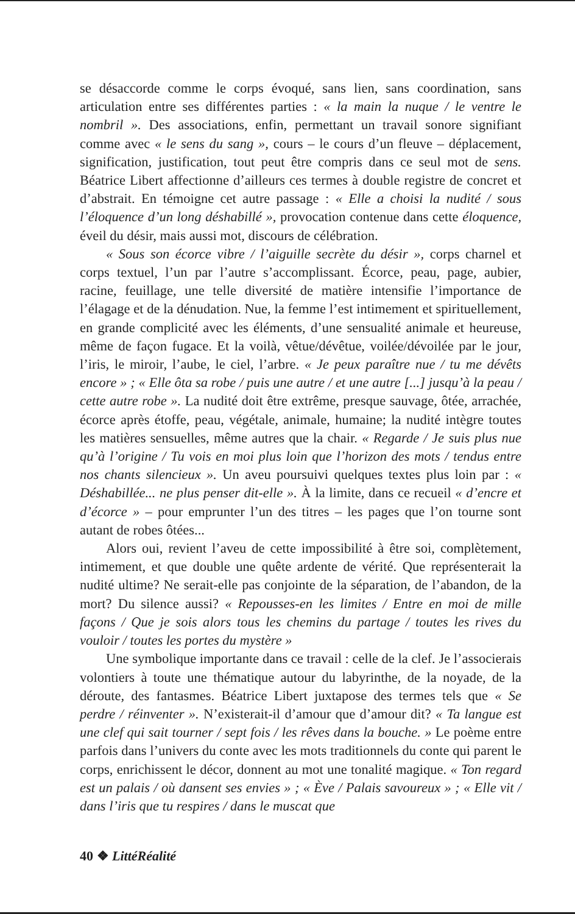se désaccorde comme le corps évoqué, sans lien, sans coordination, sans articulation entre ses différentes parties : « la main la nuque / le ventre le nombril ». Des associations, enfin, permettant un travail sonore signifiant comme avec « le sens du sang », cours – le cours d’un fleuve – déplacement, signification, justification, tout peut être compris dans ce seul mot de sens. Béatrice Libert affectionne d’ailleurs ces termes à double registre de concret et d’abstrait. En témoigne cet autre passage : « Elle a choisi la nudité / sous l’éloquence d’un long déshabillé », provocation contenue dans cette éloquence, éveil du désir, mais aussi mot, discours de célébration.
« Sous son écorce vibre / l’aiguille secrète du désir », corps charnel et corps textuel, l’un par l’autre s’accomplissant. Écorce, peau, page, aubier, racine, feuillage, une telle diversité de matière intensifie l’importance de l’élagage et de la dénudation. Nue, la femme l’est intimement et spirituellement, en grande complicité avec les éléments, d’une sensualité animale et heureuse, même de façon fugace. Et la voilà, vêtue/dévêtue, voilée/dévoilée par le jour, l’iris, le miroir, l’aube, le ciel, l’arbre. « Je peux paraître nue / tu me dévêts encore » ; « Elle ôta sa robe / puis une autre / et une autre [...] jusqu’à la peau / cette autre robe ». La nudité doit être extrême, presque sauvage, ôtée, arrachée, écorce après étoffe, peau, végétale, animale, humaine; la nudité intègre toutes les matières sensuelles, même autres que la chair. « Regarde / Je suis plus nue qu’à l’origine / Tu vois en moi plus loin que l’horizon des mots / tendus entre nos chants silencieux ». Un aveu poursuivi quelques textes plus loin par : « Déshabillée... ne plus penser dit-elle ». À la limite, dans ce recueil « d’encre et d’écorce » – pour emprunter l’un des titres – les pages que l’on tourne sont autant de robes ôtées...
Alors oui, revient l’aveu de cette impossibilité à être soi, complètement, intimement, et que double une quête ardente de vérité. Que représenterait la nudité ultime? Ne serait-elle pas conjointe de la séparation, de l’abandon, de la mort? Du silence aussi? « Repousses-en les limites / Entre en moi de mille façons / Que je sois alors tous les chemins du partage / toutes les rives du vouloir / toutes les portes du mystère »
Une symbolique importante dans ce travail : celle de la clef. Je l’associerais volontiers à toute une thématique autour du labyrinthe, de la noyade, de la déroute, des fantasmes. Béatrice Libert juxtapose des termes tels que « Se perdre / réinventer ». N’existerait-il d’amour que d’amour dit? « Ta langue est une clef qui sait tourner / sept fois / les rêves dans la bouche. » Le poème entre parfois dans l’univers du conte avec les mots traditionnels du conte qui parent le corps, enrichissent le décor, donnent au mot une tonalité magique. « Ton regard est un palais / où dansent ses envies » ; « Ève / Palais savoureux » ; « Elle vit / dans l’iris que tu respires / dans le muscat que
40 ❖ LittéRéalité